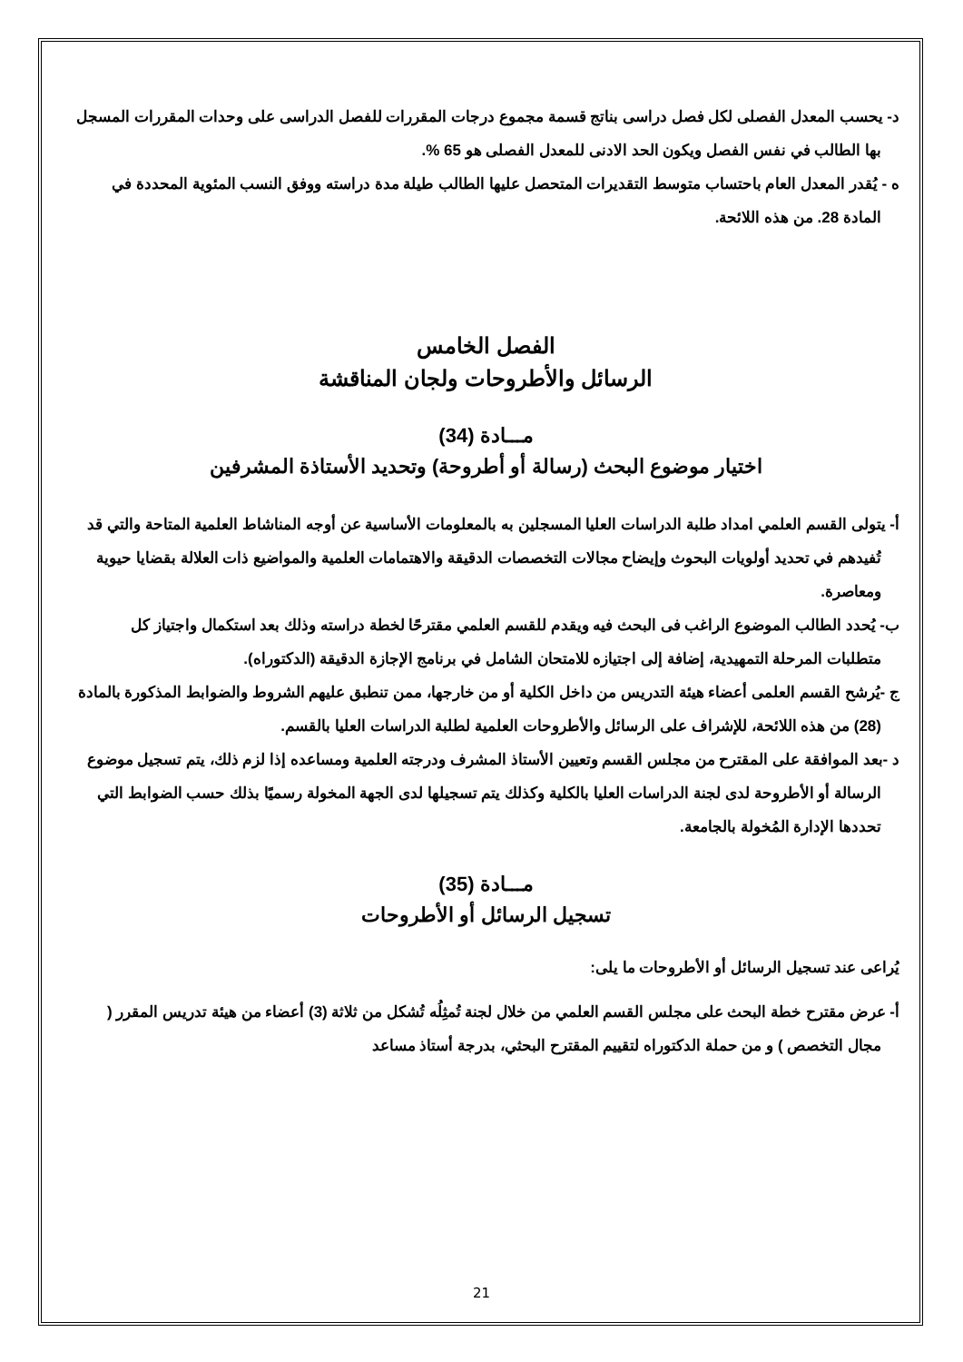د- يحسب المعدل الفصلى لكل فصل دراسى بناتج قسمة مجموع درجات المقررات للفصل الدراسى على وحدات المقررات المسجل بها الطالب في نفس الفصل ويكون الحد الادنى للمعدل الفصلى هو 65 %.
ه - يُقدر المعدل العام باحتساب متوسط التقديرات المتحصل عليها الطالب طيلة مدة دراسته ووفق النسب المئوية المحددة في المادة 28. من هذه اللائحة.
الفصل الخامس
الرسائل والأطروحات ولجان المناقشة
مـــادة (34)
اختيار موضوع البحث (رسالة أو أطروحة) وتحديد الأستاذة المشرفين
أ- يتولى القسم العلمي امداد طلبة الدراسات العليا المسجلين به بالمعلومات الأساسية عن أوجه المناشاط العلمية المتاحة والتي قد تُفيدهم في تحديد أولويات البحوث وإيضاح مجالات التخصصات الدقيقة والاهتمامات العلمية والمواضيع ذات العلالة بقضايا حيوية ومعاصرة.
ب- يُحدد الطالب الموضوع الراغب فى البحث فيه ويقدم للقسم العلمي مقترحًا لخطة دراسته وذلك بعد استكمال واجتياز كل متطلبات المرحلة التمهيدية، إضافة إلى اجتيازه للامتحان الشامل في برنامج الإجازة الدقيقة (الدكتوراه).
ج -يُرشح القسم العلمى أعضاء هيئة التدريس من داخل الكلية أو من خارجها، ممن تنطبق عليهم الشروط والضوابط المذكورة بالمادة (28) من هذه اللائحة، للإشراف على الرسائل والأطروحات العلمية لطلبة الدراسات العليا بالقسم.
د -بعد الموافقة على المقترح من مجلس القسم وتعيين الأستاذ المشرف ودرجته العلمية ومساعده إذا لزم ذلك، يتم تسجيل موضوع الرسالة أو الأطروحة لدى لجنة الدراسات العليا بالكلية وكذلك يتم تسجيلها لدى الجهة المخولة رسميًا بذلك حسب الضوابط التي تحددها الإدارة المُخولة بالجامعة.
مـــادة (35)
تسجيل الرسائل أو الأطروحات
يُراعى عند تسجيل الرسائل أو الأطروحات ما يلى:
أ- عرض مقترح خطة البحث على مجلس القسم العلمي من خلال لجنة تُمثِلُه تُشكل من ثلاثة (3) أعضاء من هيئة تدريس المقرر ( مجال التخصص ) و من حملة الدكتوراه لتقييم المقترح البحثي، بدرجة أستاذ مساعد
21